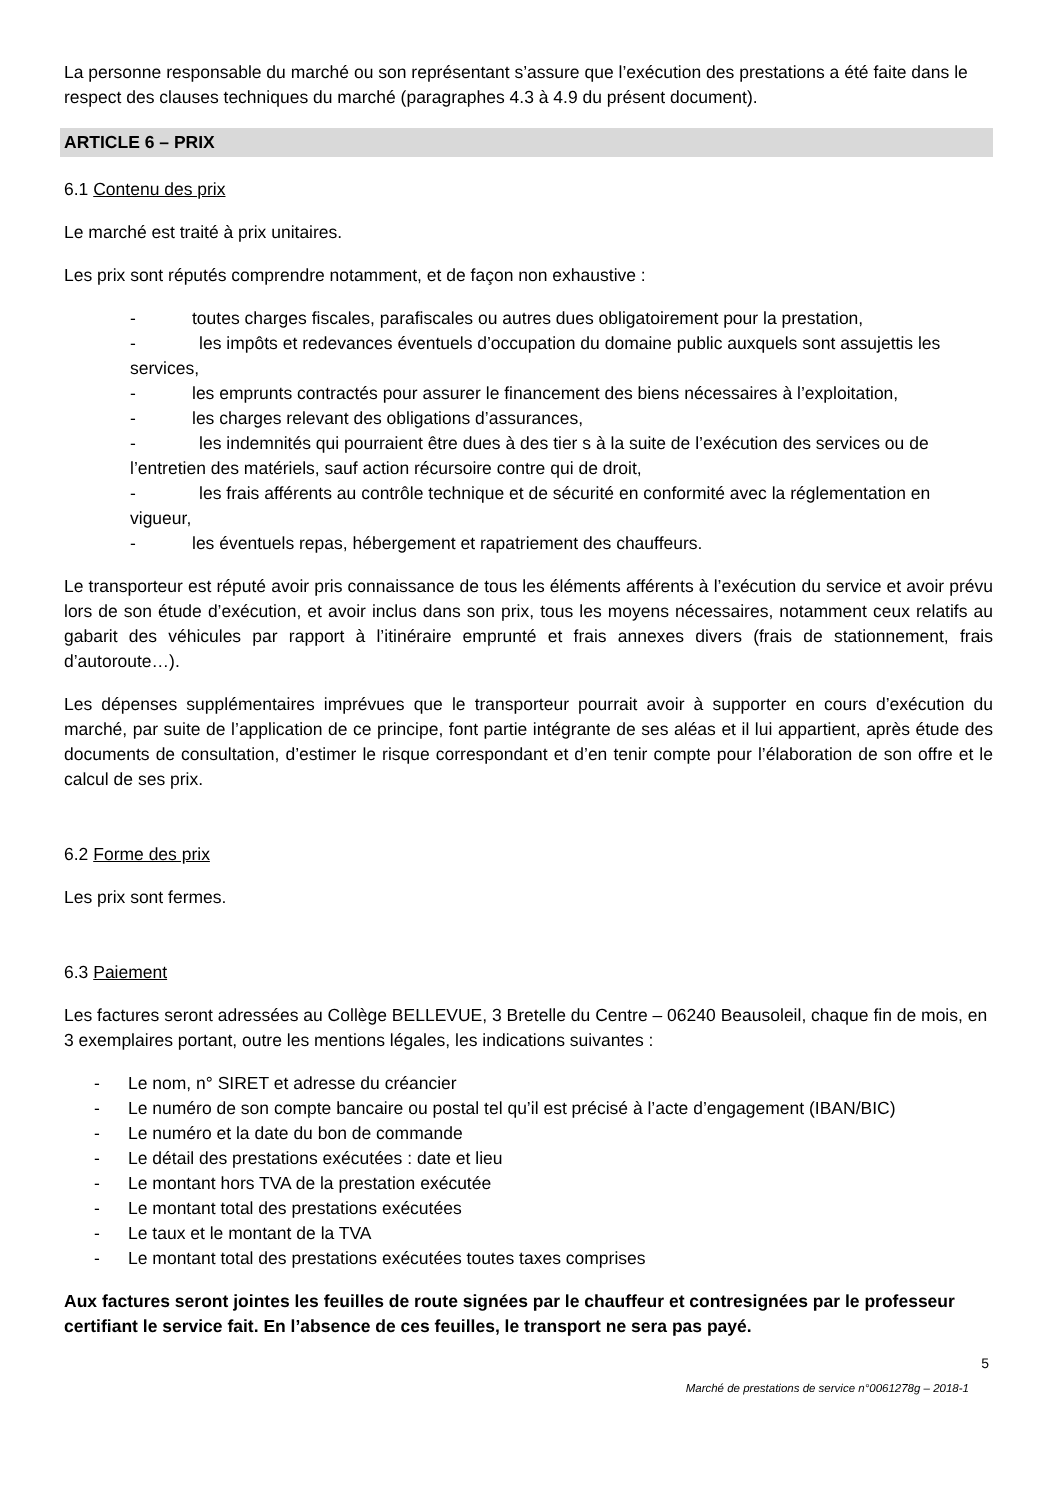La personne responsable du marché ou son représentant s’assure que l’exécution des prestations a été faite dans le respect des clauses techniques du marché (paragraphes 4.3 à 4.9 du présent document).
ARTICLE 6 – PRIX
6.1 Contenu des prix
Le marché est traité à prix unitaires.
Les prix sont réputés comprendre notamment, et de façon non exhaustive :
- toutes charges fiscales, parafiscales ou autres dues obligatoirement pour la prestation,
- les impôts et redevances éventuels d’occupation du domaine public auxquels sont assujettis les services,
- les emprunts contractés pour assurer le financement des biens nécessaires à l’exploitation,
- les charges relevant des obligations d’assurances,
- les indemnités qui pourraient être dues à des tier s à la suite de l’exécution des services ou de l’entretien des matériels, sauf action récursoire contre qui de droit,
- les frais afférents au contrôle technique et de sécurité en conformité avec la réglementation en vigueur,
- les éventuels repas, hébergement et rapatriement des chauffeurs.
Le transporteur est réputé avoir pris connaissance de tous les éléments afférents à l’exécution du service et avoir prévu lors de son étude d’exécution, et avoir inclus dans son prix, tous les moyens nécessaires, notamment ceux relatifs au gabarit des véhicules par rapport à l’itinéraire emprunté et frais annexes divers (frais de stationnement, frais d’autoroute…).
Les dépenses supplémentaires imprévues que le transporteur pourrait avoir à supporter en cours d’exécution du marché, par suite de l’application de ce principe, font partie intégrante de ses aléas et il lui appartient, après étude des documents de consultation, d’estimer le risque correspondant et d’en tenir compte pour l’élaboration de son offre et le calcul de ses prix.
6.2 Forme des prix
Les prix sont fermes.
6.3 Paiement
Les factures seront adressées au Collège BELLEVUE, 3 Bretelle du Centre – 06240 Beausoleil, chaque fin de mois, en 3 exemplaires portant, outre les mentions légales, les indications suivantes :
- Le nom, n° SIRET et adresse du créancier
- Le numéro de son compte bancaire ou postal tel qu’il est précisé à l’acte d’engagement (IBAN/BIC)
- Le numéro et la date du bon de commande
- Le détail des prestations exécutées : date et lieu
- Le montant hors TVA de la prestation exécutée
- Le montant total des prestations exécutées
- Le taux et le montant de la TVA
- Le montant total des prestations exécutées toutes taxes comprises
Aux factures seront jointes les feuilles de route signées par le chauffeur et contresignées par le professeur certifiant le service fait. En l’absence de ces feuilles, le transport ne sera pas payé.
5
Marché de prestations de service n°0061278g – 2018-1